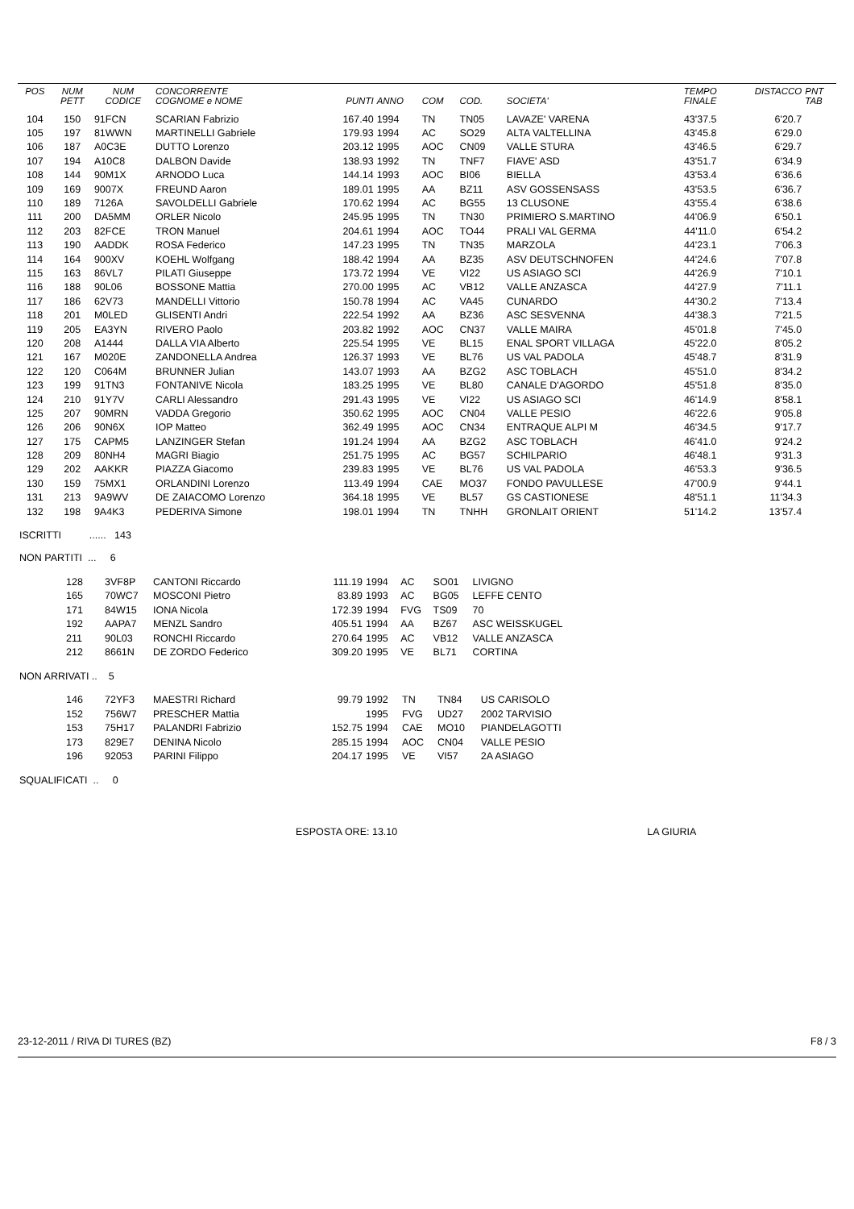| POS | NUM PETT | NUM CODICE | CONCORRENTE COGNOME e NOME | PUNTI | ANNO | COM | COD. | SOCIETA' | TEMPO FINALE | DISTACCO | PNT TAB |
| --- | --- | --- | --- | --- | --- | --- | --- | --- | --- | --- | --- |
| 104 | 150 | 91FCN | SCARIAN Fabrizio | 167.40 | 1994 | TN | TN05 | LAVAZE' VARENA | 43'37.5 | 6'20.7 | |
| 105 | 197 | 81WWN | MARTINELLI Gabriele | 179.93 | 1994 | AC | SO29 | ALTA VALTELLINA | 43'45.8 | 6'29.0 | |
| 106 | 187 | A0C3E | DUTTO Lorenzo | 203.12 | 1995 | AOC | CN09 | VALLE STURA | 43'46.5 | 6'29.7 | |
| 107 | 194 | A10C8 | DALBON Davide | 138.93 | 1992 | TN | TNF7 | FIAVE' ASD | 43'51.7 | 6'34.9 | |
| 108 | 144 | 90M1X | ARNODO Luca | 144.14 | 1993 | AOC | BI06 | BIELLA | 43'53.4 | 6'36.6 | |
| 109 | 169 | 9007X | FREUND Aaron | 189.01 | 1995 | AA | BZ11 | ASV GOSSENSASS | 43'53.5 | 6'36.7 | |
| 110 | 189 | 7126A | SAVOLDELLI Gabriele | 170.62 | 1994 | AC | BG55 | 13 CLUSONE | 43'55.4 | 6'38.6 | |
| 111 | 200 | DA5MM | ORLER Nicolo | 245.95 | 1995 | TN | TN30 | PRIMIERO S.MARTINO | 44'06.9 | 6'50.1 | |
| 112 | 203 | 82FCE | TRON Manuel | 204.61 | 1994 | AOC | TO44 | PRALI VAL GERMA | 44'11.0 | 6'54.2 | |
| 113 | 190 | AADDK | ROSA Federico | 147.23 | 1995 | TN | TN35 | MARZOLA | 44'23.1 | 7'06.3 | |
| 114 | 164 | 900XV | KOEHL Wolfgang | 188.42 | 1994 | AA | BZ35 | ASV DEUTSCHNOFEN | 44'24.6 | 7'07.8 | |
| 115 | 163 | 86VL7 | PILATI Giuseppe | 173.72 | 1994 | VE | VI22 | US ASIAGO SCI | 44'26.9 | 7'10.1 | |
| 116 | 188 | 90L06 | BOSSONE Mattia | 270.00 | 1995 | AC | VB12 | VALLE ANZASCA | 44'27.9 | 7'11.1 | |
| 117 | 186 | 62V73 | MANDELLI Vittorio | 150.78 | 1994 | AC | VA45 | CUNARDO | 44'30.2 | 7'13.4 | |
| 118 | 201 | M0LED | GLISENTI Andri | 222.54 | 1992 | AA | BZ36 | ASC SESVENNA | 44'38.3 | 7'21.5 | |
| 119 | 205 | EA3YN | RIVERO Paolo | 203.82 | 1992 | AOC | CN37 | VALLE MAIRA | 45'01.8 | 7'45.0 | |
| 120 | 208 | A1444 | DALLA VIA Alberto | 225.54 | 1995 | VE | BL15 | ENAL SPORT VILLAGA | 45'22.0 | 8'05.2 | |
| 121 | 167 | M020E | ZANDONELLA Andrea | 126.37 | 1993 | VE | BL76 | US VAL PADOLA | 45'48.7 | 8'31.9 | |
| 122 | 120 | C064M | BRUNNER Julian | 143.07 | 1993 | AA | BZG2 | ASC TOBLACH | 45'51.0 | 8'34.2 | |
| 123 | 199 | 91TN3 | FONTANIVE Nicola | 183.25 | 1995 | VE | BL80 | CANALE D'AGORDO | 45'51.8 | 8'35.0 | |
| 124 | 210 | 91Y7V | CARLI Alessandro | 291.43 | 1995 | VE | VI22 | US ASIAGO SCI | 46'14.9 | 8'58.1 | |
| 125 | 207 | 90MRN | VADDA Gregorio | 350.62 | 1995 | AOC | CN04 | VALLE PESIO | 46'22.6 | 9'05.8 | |
| 126 | 206 | 90N6X | IOP Matteo | 362.49 | 1995 | AOC | CN34 | ENTRAQUE ALPI M | 46'34.5 | 9'17.7 | |
| 127 | 175 | CAPM5 | LANZINGER Stefan | 191.24 | 1994 | AA | BZG2 | ASC TOBLACH | 46'41.0 | 9'24.2 | |
| 128 | 209 | 80NH4 | MAGRI Biagio | 251.75 | 1995 | AC | BG57 | SCHILPARIO | 46'48.1 | 9'31.3 | |
| 129 | 202 | AAKKR | PIAZZA Giacomo | 239.83 | 1995 | VE | BL76 | US VAL PADOLA | 46'53.3 | 9'36.5 | |
| 130 | 159 | 75MX1 | ORLANDINI Lorenzo | 113.49 | 1994 | CAE | MO37 | FONDO PAVULLESE | 47'00.9 | 9'44.1 | |
| 131 | 213 | 9A9WV | DE ZAIACOMO Lorenzo | 364.18 | 1995 | VE | BL57 | GS CASTIONESE | 48'51.1 | 11'34.3 | |
| 132 | 198 | 9A4K3 | PEDERIVA Simone | 198.01 | 1994 | TN | TNHH | GRONLAIT ORIENT | 51'14.2 | 13'57.4 | |
ISCRITTI ...... 143
NON PARTITI ... 6
| | 128 | 3VF8P | CANTONI Riccardo | 111.19 | 1994 | AC | SO01 | LIVIGNO |
| | 165 | 70WC7 | MOSCONI Pietro | 83.89 | 1993 | AC | BG05 | LEFFE CENTO |
| | 171 | 84W15 | IONA Nicola | 172.39 | 1994 | FVG | TS09 | 70 |
| | 192 | AAPA7 | MENZL Sandro | 405.51 | 1994 | AA | BZ67 | ASC WEISSKUGEL |
| | 211 | 90L03 | RONCHI Riccardo | 270.64 | 1995 | AC | VB12 | VALLE ANZASCA |
| | 212 | 8661N | DE ZORDO Federico | 309.20 | 1995 | VE | BL71 | CORTINA |
NON ARRIVATI .. 5
| | 146 | 72YF3 | MAESTRI Richard | 99.79 | 1992 | TN | TN84 | US CARISOLO |
| | 152 | 756W7 | PRESCHER Mattia | | 1995 | FVG | UD27 | 2002 TARVISIO |
| | 153 | 75H17 | PALANDRI Fabrizio | 152.75 | 1994 | CAE | MO10 | PIANDELAGOTTI |
| | 173 | 829E7 | DENINA Nicolo | 285.15 | 1994 | AOC | CN04 | VALLE PESIO |
| | 196 | 92053 | PARINI Filippo | 204.17 | 1995 | VE | VI57 | 2A ASIAGO |
SQUALIFICATI .. 0
ESPOSTA ORE: 13.10 LA GIURIA
23-12-2011 / RIVA DI TURES (BZ)
F8 / 3